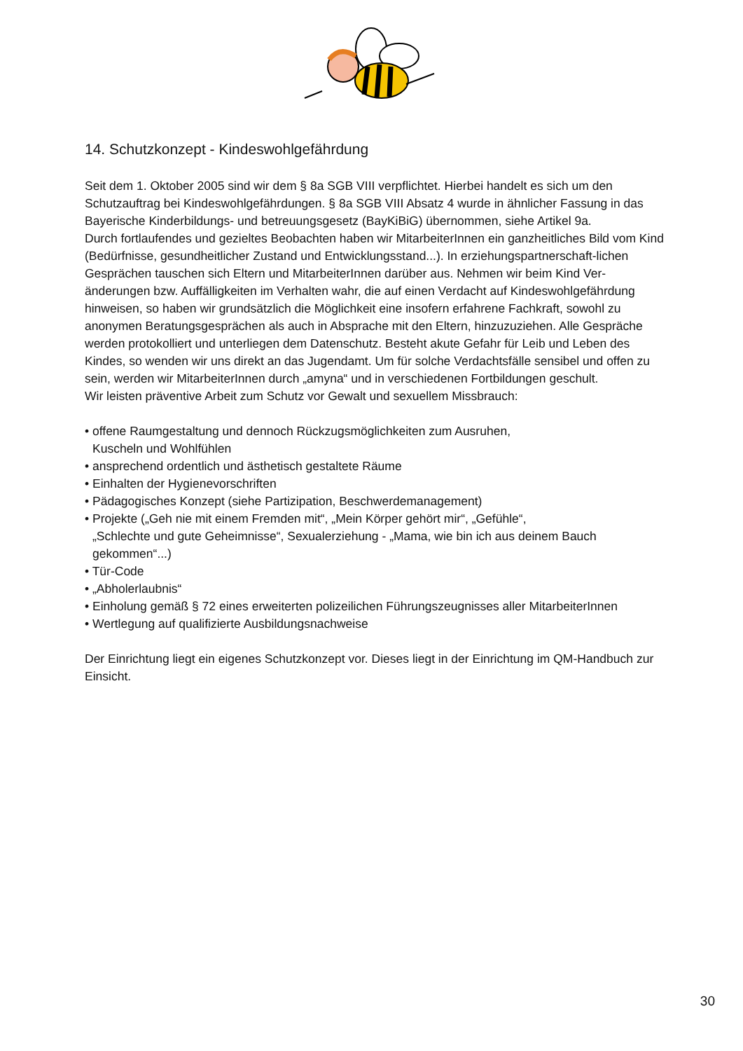14. Schutzkonzept - Kindeswohlgefährdung
Seit dem 1. Oktober 2005 sind wir dem § 8a SGB VIII verpflichtet. Hierbei handelt es sich um den Schutzauftrag bei Kindeswohlgefährdungen. § 8a SGB VIII Absatz 4 wurde in ähnlicher Fassung in das Bayerische Kinderbildungs- und betreuungsgesetz (BayKiBiG) übernommen, siehe Artikel 9a.
Durch fortlaufendes und gezieltes Beobachten haben wir MitarbeiterInnen ein ganzheitliches Bild vom Kind (Bedürfnisse, gesundheitlicher Zustand und Entwicklungsstand...). In erziehungspartnerschaft-lichen Gesprächen tauschen sich Eltern und MitarbeiterInnen darüber aus. Nehmen wir beim Kind Ver-änderungen bzw. Auffälligkeiten im Verhalten wahr, die auf einen Verdacht auf Kindeswohlgefährdung hinweisen, so haben wir grundsätzlich die Möglichkeit eine insofern erfahrene Fachkraft, sowohl zu anonymen Beratungsgesprächen als auch in Absprache mit den Eltern, hinzuzuziehen. Alle Gespräche werden protokolliert und unterliegen dem Datenschutz. Besteht akute Gefahr für Leib und Leben des Kindes, so wenden wir uns direkt an das Jugendamt. Um für solche Verdachtsfälle sensibel und offen zu sein, werden wir MitarbeiterInnen durch „amyna“ und in verschiedenen Fortbildungen geschult.
Wir leisten präventive Arbeit zum Schutz vor Gewalt und sexuellem Missbrauch:
• offene Raumgestaltung und dennoch Rückzugsmöglichkeiten zum Ausruhen,
Kuscheln und Wohlfühlen
• ansprechend ordentlich und ästhetisch gestaltete Räume
• Einhalten der Hygienevorschriften
• Pädagogisches Konzept (siehe Partizipation, Beschwerdemanagement)
• Projekte („Geh nie mit einem Fremden mit“, „Mein Körper gehört mir“, „Gefühle“,
„Schlechte und gute Geheimnisse“, Sexualerziehung - „Mama, wie bin ich aus deinem Bauch
gekommen“...)
• Tür-Code
• „Abholerlaubnis“
• Einholung gemäß § 72 eines erweiterten polizeilichen Führungszeugnisses aller MitarbeiterInnen
• Wertlegung auf qualifizierte Ausbildungsnachweise
Der Einrichtung liegt ein eigenes Schutzkonzept vor. Dieses liegt in der Einrichtung im QM-Handbuch zur Einsicht.
30